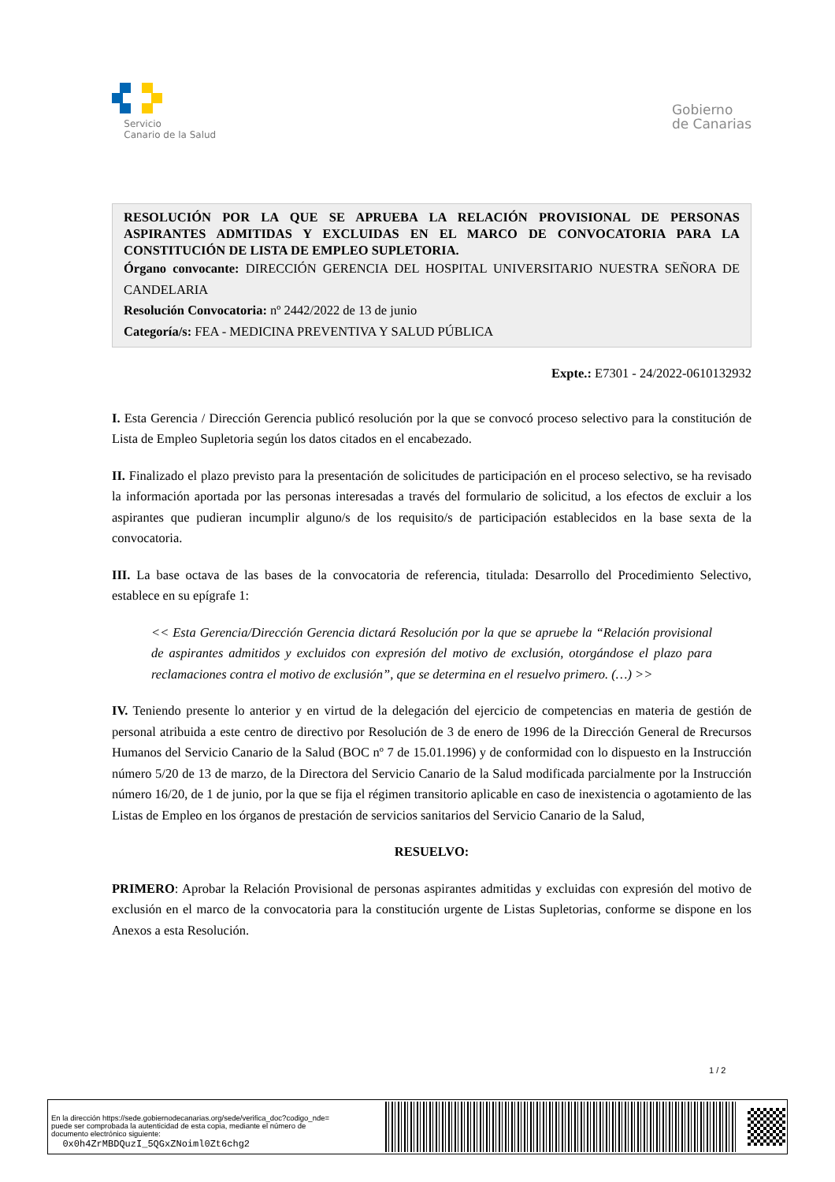Servicio
Canario de la Salud
Gobierno
de Canarias
RESOLUCIÓN POR LA QUE SE APRUEBA LA RELACIÓN PROVISIONAL DE PERSONAS ASPIRANTES ADMITIDAS Y EXCLUIDAS EN EL MARCO DE CONVOCATORIA PARA LA CONSTITUCIÓN DE LISTA DE EMPLEO SUPLETORIA.
Órgano convocante: DIRECCIÓN GERENCIA DEL HOSPITAL UNIVERSITARIO NUESTRA SEÑORA DE CANDELARIA
Resolución Convocatoria: nº 2442/2022 de 13 de junio
Categoría/s: FEA - MEDICINA PREVENTIVA Y SALUD PÚBLICA
Expte.: E7301 - 24/2022-0610132932
I. Esta Gerencia / Dirección Gerencia publicó resolución por la que se convocó proceso selectivo para la constitución de Lista de Empleo Supletoria según los datos citados en el encabezado.
II. Finalizado el plazo previsto para la presentación de solicitudes de participación en el proceso selectivo, se ha revisado la información aportada por las personas interesadas a través del formulario de solicitud, a los efectos de excluir a los aspirantes que pudieran incumplir alguno/s de los requisito/s de participación establecidos en la base sexta de la convocatoria.
III. La base octava de las bases de la convocatoria de referencia, titulada: Desarrollo del Procedimiento Selectivo, establece en su epígrafe 1:
<< Esta Gerencia/Dirección Gerencia dictará Resolución por la que se apruebe la “Relación provisional de aspirantes admitidos y excluidos con expresión del motivo de exclusión, otorgándose el plazo para reclamaciones contra el motivo de exclusión”, que se determina en el resuelvo primero. (…) >>
IV. Teniendo presente lo anterior y en virtud de la delegación del ejercicio de competencias en materia de gestión de personal atribuida a este centro de directivo por Resolución de 3 de enero de 1996 de la Dirección General de Rrecursos Humanos del Servicio Canario de la Salud (BOC nº 7 de 15.01.1996) y de conformidad con lo dispuesto en la Instrucción número 5/20 de 13 de marzo, de la Directora del Servicio Canario de la Salud modificada parcialmente por la Instrucción número 16/20, de 1 de junio, por la que se fija el régimen transitorio aplicable en caso de inexistencia o agotamiento de las Listas de Empleo en los órganos de prestación de servicios sanitarios del Servicio Canario de la Salud,
RESUELVO:
PRIMERO: Aprobar la Relación Provisional de personas aspirantes admitidas y excluidas con expresión del motivo de exclusión en el marco de la convocatoria para la constitución urgente de Listas Supletorias, conforme se dispone en los Anexos a esta Resolución.
1 / 2
En la dirección https://sede.gobiernodecanarias.org/sede/verifica_doc?codigo_nde=
puede ser comprobada la autenticidad de esta copia, mediante el número de
documento electrónico siguiente:
0x0h4ZrMBDQuzI_5QGxZNoiml0Zt6chg2